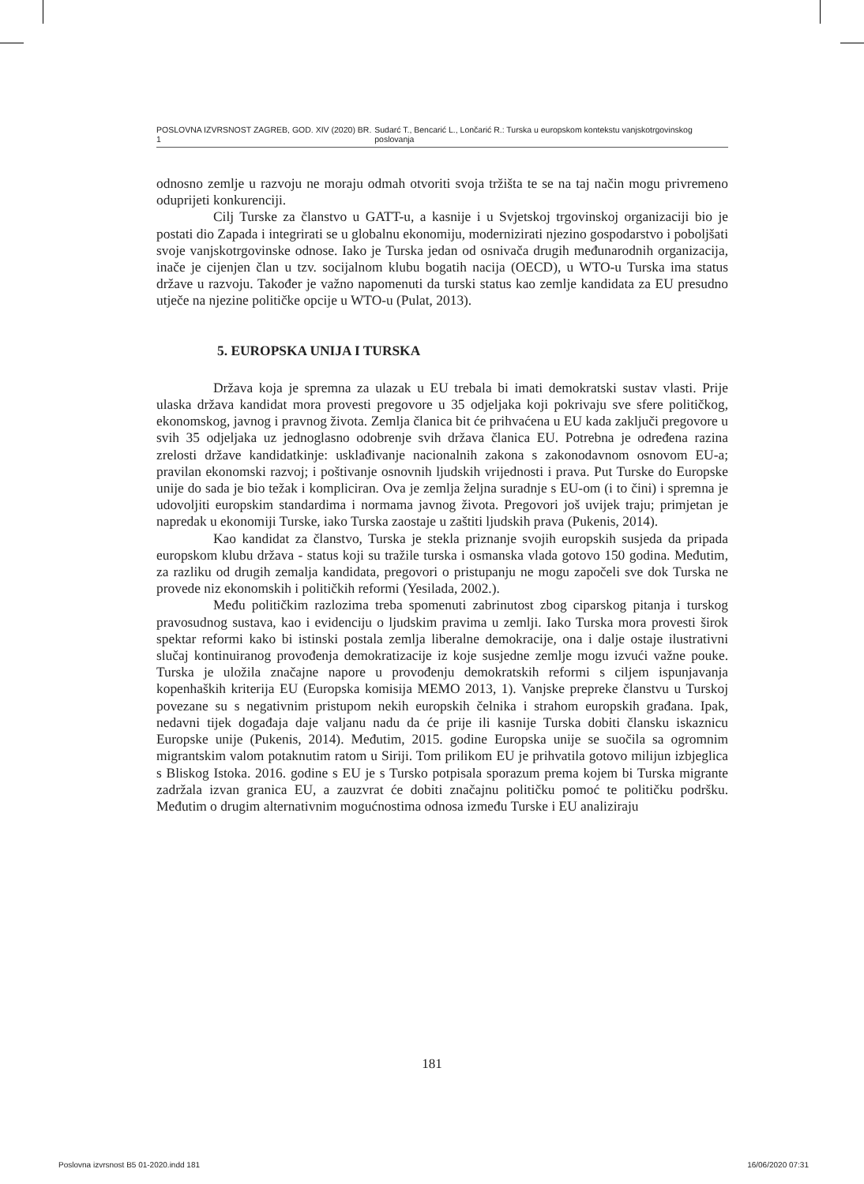POSLOVNA IZVRSNOST ZAGREB, GOD. XIV (2020) BR. 1 Sudarć T., Bencarić L., Lončarić R.: Turska u europskom kontekstu vanjskotrgovinskog poslovanja
odnosno zemlje u razvoju ne moraju odmah otvoriti svoja tržišta te se na taj način mogu privremeno oduprijeti konkurenciji.
Cilj Turske za članstvo u GATT-u, a kasnije i u Svjetskoj trgovinskoj organizaciji bio je postati dio Zapada i integrirati se u globalnu ekonomiju, modernizirati njezino gospodarstvo i poboljšati svoje vanjskotrgovinske odnose. Iako je Turska jedan od osnivača drugih međunarodnih organizacija, inače je cijenjen član u tzv. socijalnom klubu bogatih nacija (OECD), u WTO-u Turska ima status države u razvoju. Također je važno napomenuti da turski status kao zemlje kandidata za EU presudno utječe na njezine političke opcije u WTO-u (Pulat, 2013).
5. EUROPSKA UNIJA I TURSKA
Država koja je spremna za ulazak u EU trebala bi imati demokratski sustav vlasti. Prije ulaska država kandidat mora provesti pregovore u 35 odjeljaka koji pokrivaju sve sfere političkog, ekonomskog, javnog i pravnog života. Zemlja članica bit će prihvaćena u EU kada zaključi pregovore u svih 35 odjeljaka uz jednoglasno odobrenje svih država članica EU. Potrebna je određena razina zrelosti države kandidatkinje: usklađivanje nacionalnih zakona s zakonodavnom osnovom EU-a; pravilan ekonomski razvoj; i poštivanje osnovnih ljudskih vrijednosti i prava. Put Turske do Europske unije do sada je bio težak i kompliciran. Ova je zemlja željna suradnje s EU-om (i to čini) i spremna je udovoljiti europskim standardima i normama javnog života. Pregovori još uvijek traju; primjetan je napredak u ekonomiji Turske, iako Turska zaostaje u zaštiti ljudskih prava (Pukenis, 2014).
Kao kandidat za članstvo, Turska je stekla priznanje svojih europskih susjeda da pripada europskom klubu država - status koji su tražile turska i osmanska vlada gotovo 150 godina. Međutim, za razliku od drugih zemalja kandidata, pregovori o pristupanju ne mogu započeli sve dok Turska ne provede niz ekonomskih i političkih reformi (Yesilada, 2002.).
Među političkim razlozima treba spomenuti zabrinutost zbog ciparskog pitanja i turskog pravosudnog sustava, kao i evidenciju o ljudskim pravima u zemlji. Iako Turska mora provesti širok spektar reformi kako bi istinski postala zemlja liberalne demokracije, ona i dalje ostaje ilustrativni slučaj kontinuiranog provođenja demokratizacije iz koje susjedne zemlje mogu izvući važne pouke. Turska je uložila značajne napore u provođenju demokratskih reformi s ciljem ispunjavanja kopenhaških kriterija EU (Europska komisija MEMO 2013, 1). Vanjske prepreke članstvu u Turskoj povezane su s negativnim pristupom nekih europskih čelnika i strahom europskih građana. Ipak, nedavni tijek događaja daje valjanu nadu da će prije ili kasnije Turska dobiti člansku iskaznicu Europske unije (Pukenis, 2014). Međutim, 2015. godine Europska unije se suočila sa ogromnim migrantskim valom potaknutim ratom u Siriji. Tom prilikom EU je prihvatila gotovo milijun izbjeglica s Bliskog Istoka. 2016. godine s EU je s Tursko potpisala sporazum prema kojem bi Turska migrante zadržala izvan granica EU, a zauzvrat će dobiti značajnu političku pomoć te političku podršku. Međutim o drugim alternativnim mogućnostima odnosa između Turske i EU analiziraju
181
Poslovna izvrsnost B5 01-2020.indd 181 16/06/2020 07:31